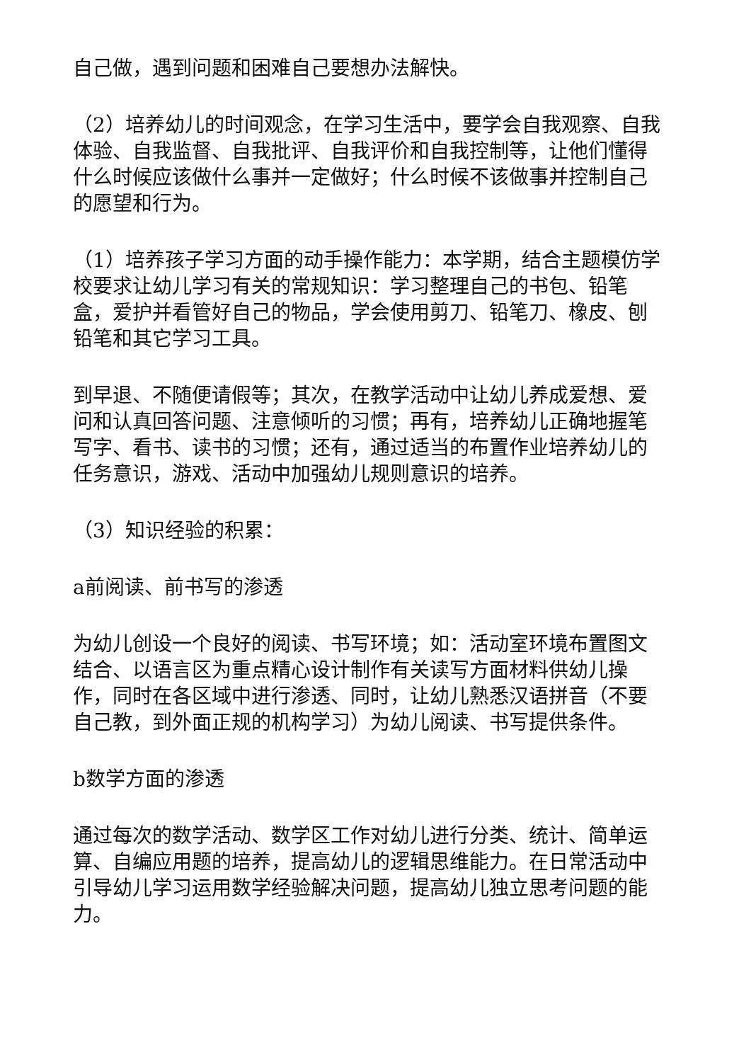自己做，遇到问题和困难自己要想办法解快。
（2）培养幼儿的时间观念，在学习生活中，要学会自我观察、自我体验、自我监督、自我批评、自我评价和自我控制等，让他们懂得什么时候应该做什么事并一定做好；什么时候不该做事并控制自己的愿望和行为。
（1）培养孩子学习方面的动手操作能力：本学期，结合主题模仿学校要求让幼儿学习有关的常规知识：学习整理自己的书包、铅笔盒，爱护并看管好自己的物品，学会使用剪刀、铅笔刀、橡皮、刨铅笔和其它学习工具。
到早退、不随便请假等；其次，在教学活动中让幼儿养成爱想、爱问和认真回答问题、注意倾听的习惯；再有，培养幼儿正确地握笔写字、看书、读书的习惯；还有，通过适当的布置作业培养幼儿的任务意识，游戏、活动中加强幼儿规则意识的培养。
（3）知识经验的积累：
a前阅读、前书写的渗透
为幼儿创设一个良好的阅读、书写环境；如：活动室环境布置图文结合、以语言区为重点精心设计制作有关读写方面材料供幼儿操作，同时在各区域中进行渗透、同时，让幼儿熟悉汉语拼音（不要自己教，到外面正规的机构学习）为幼儿阅读、书写提供条件。
b数学方面的渗透
通过每次的数学活动、数学区工作对幼儿进行分类、统计、简单运算、自编应用题的培养，提高幼儿的逻辑思维能力。在日常活动中引导幼儿学习运用数学经验解决问题，提高幼儿独立思考问题的能力。